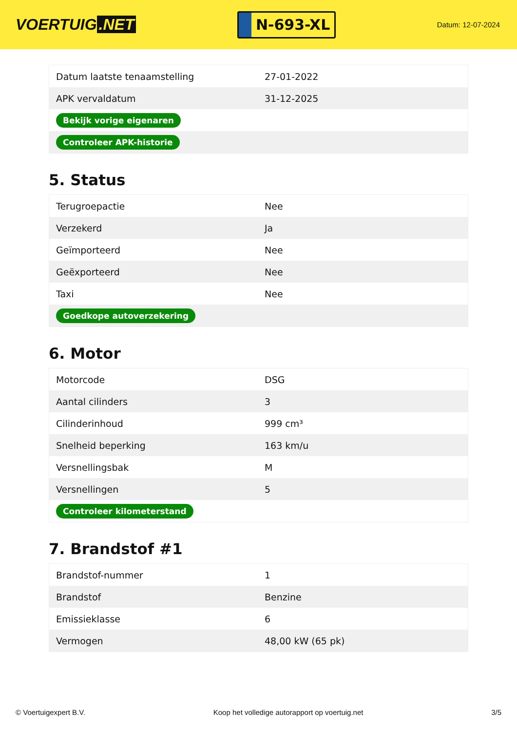VOERTUIG.NET
N-693-XL
Datum: 12-07-2024
| Datum laatste tenaamstelling | 27-01-2022 |
| APK vervaldatum | 31-12-2025 |
| Bekijk vorige eigenaren | |
| Controleer APK-historie | |
5. Status
| Terugroepactie | Nee |
| Verzekerd | Ja |
| Geïmporteerd | Nee |
| Geëxporteerd | Nee |
| Taxi | Nee |
| Goedkope autoverzekering | |
6. Motor
| Motorcode | DSG |
| Aantal cilinders | 3 |
| Cilinderinhoud | 999 cm³ |
| Snelheid beperking | 163 km/u |
| Versnellingsbak | M |
| Versnellingen | 5 |
| Controleer kilometerstand | |
7. Brandstof #1
| Brandstof-nummer | 1 |
| Brandstof | Benzine |
| Emissieklasse | 6 |
| Vermogen | 48,00 kW (65 pk) |
© Voertuigexpert B.V. Koop het volledige autorapport op voertuig.net 3/5